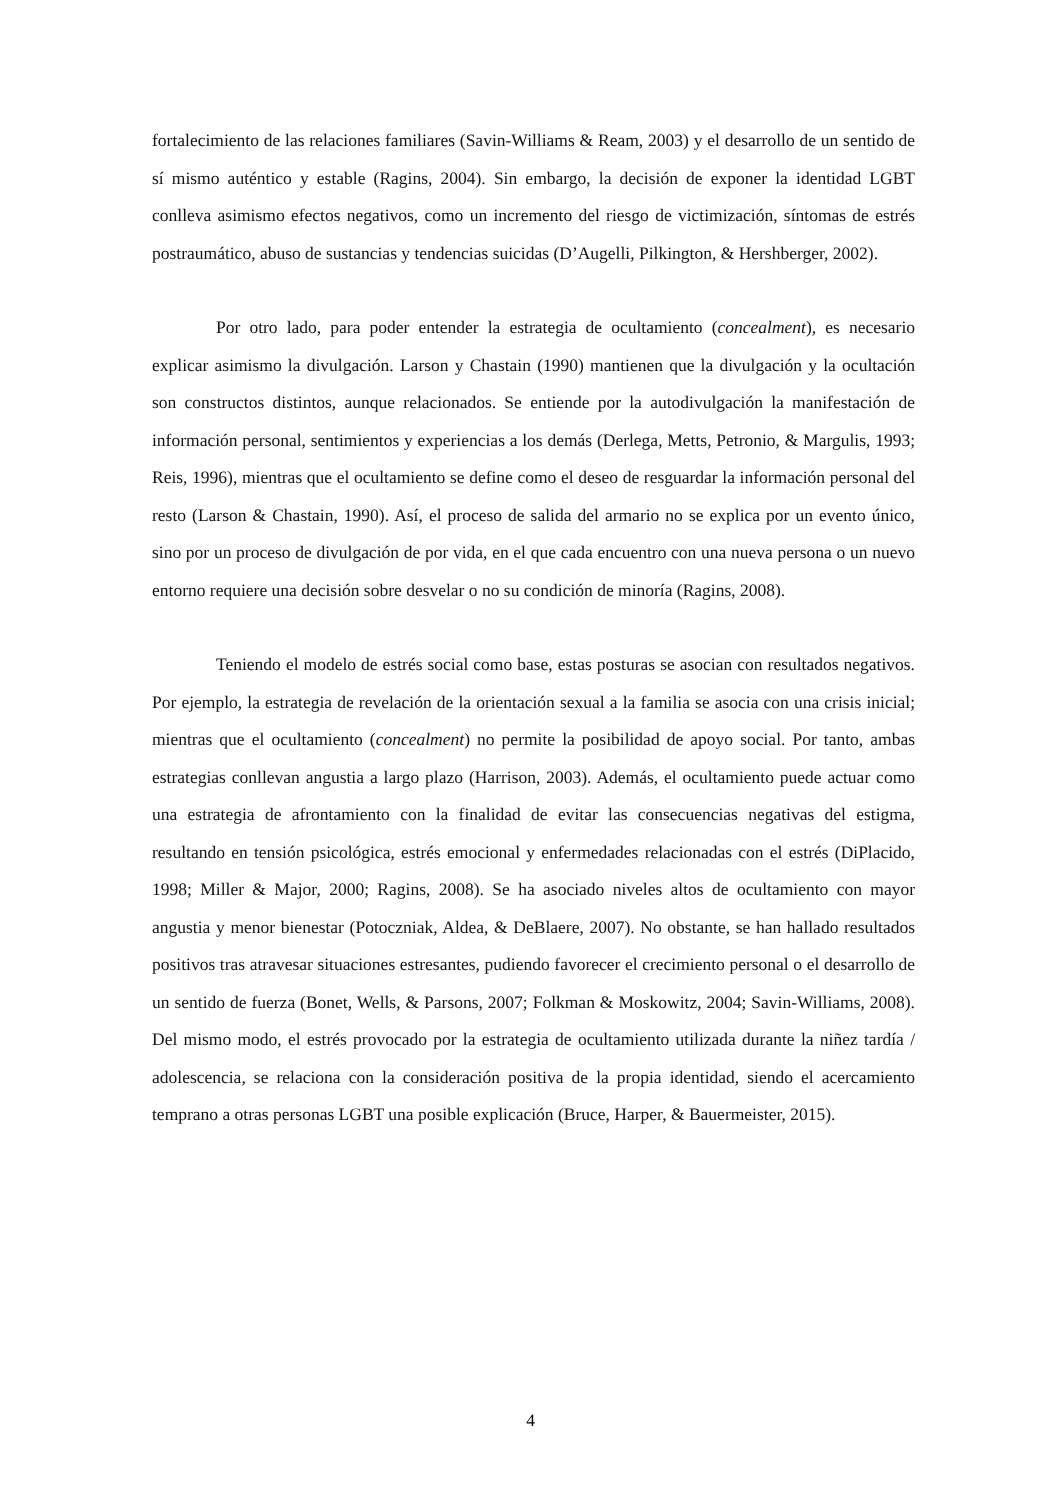fortalecimiento de las relaciones familiares (Savin-Williams & Ream, 2003) y el desarrollo de un sentido de sí mismo auténtico y estable (Ragins, 2004). Sin embargo, la decisión de exponer la identidad LGBT conlleva asimismo efectos negativos, como un incremento del riesgo de victimización, síntomas de estrés postraumático, abuso de sustancias y tendencias suicidas (D’Augelli, Pilkington, & Hershberger, 2002).
Por otro lado, para poder entender la estrategia de ocultamiento (concealment), es necesario explicar asimismo la divulgación. Larson y Chastain (1990) mantienen que la divulgación y la ocultación son constructos distintos, aunque relacionados. Se entiende por la autodivulgación la manifestación de información personal, sentimientos y experiencias a los demás (Derlega, Metts, Petronio, & Margulis, 1993; Reis, 1996), mientras que el ocultamiento se define como el deseo de resguardar la información personal del resto (Larson & Chastain, 1990). Así, el proceso de salida del armario no se explica por un evento único, sino por un proceso de divulgación de por vida, en el que cada encuentro con una nueva persona o un nuevo entorno requiere una decisión sobre desvelar o no su condición de minoría (Ragins, 2008).
Teniendo el modelo de estrés social como base, estas posturas se asocian con resultados negativos. Por ejemplo, la estrategia de revelación de la orientación sexual a la familia se asocia con una crisis inicial; mientras que el ocultamiento (concealment) no permite la posibilidad de apoyo social. Por tanto, ambas estrategias conllevan angustia a largo plazo (Harrison, 2003). Además, el ocultamiento puede actuar como una estrategia de afrontamiento con la finalidad de evitar las consecuencias negativas del estigma, resultando en tensión psicológica, estrés emocional y enfermedades relacionadas con el estrés (DiPlacido, 1998; Miller & Major, 2000; Ragins, 2008). Se ha asociado niveles altos de ocultamiento con mayor angustia y menor bienestar (Potoczniak, Aldea, & DeBlaere, 2007). No obstante, se han hallado resultados positivos tras atravesar situaciones estresantes, pudiendo favorecer el crecimiento personal o el desarrollo de un sentido de fuerza (Bonet, Wells, & Parsons, 2007; Folkman & Moskowitz, 2004; Savin-Williams, 2008). Del mismo modo, el estrés provocado por la estrategia de ocultamiento utilizada durante la niñez tardía / adolescencia, se relaciona con la consideración positiva de la propia identidad, siendo el acercamiento temprano a otras personas LGBT una posible explicación (Bruce, Harper, & Bauermeister, 2015).
4